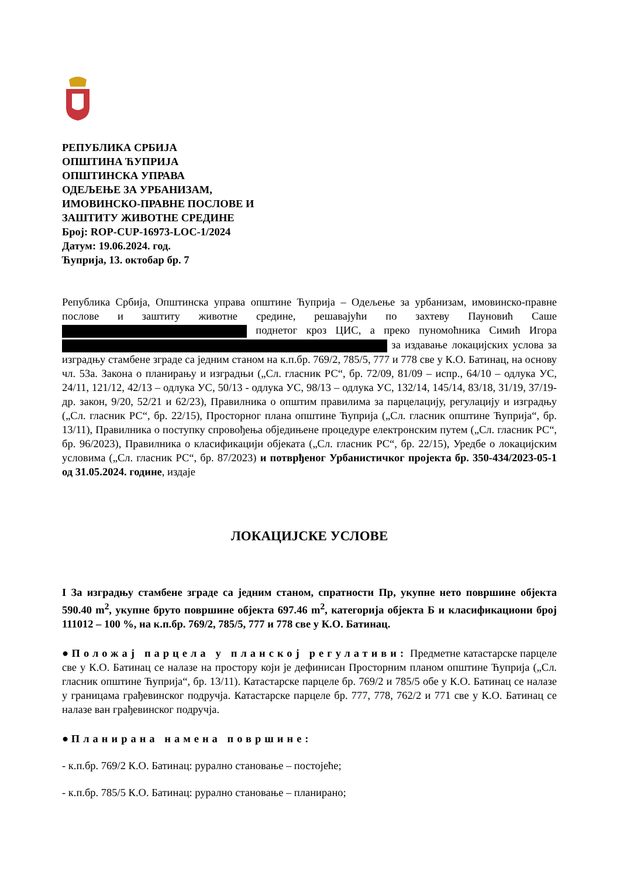РЕПУБЛИКА СРБИЈА
ОПШТИНА ЋУПРИЈА
ОПШТИНСКА УПРАВА
ОДЕЉЕЊЕ ЗА УРБАНИЗАМ,
ИМОВИНСКО-ПРАВНЕ ПОСЛОВЕ И
ЗАШТИТУ ЖИВОТНЕ СРЕДИНЕ
Број: ROP-CUP-16973-LOC-1/2024
Датум: 19.06.2024. год.
Ћуприја, 13. октобар бр. 7
Република Србија, Општинска управа општине Ћуприја – Одељење за урбанизам, имовинско-правне послове и заштиту животне средине, решавајући по захтеву Пауновић Саше поднетог кроз ЦИС, а преко пуномоћника Симић Игора за издавање локацијских услова за изградњу стамбене зграде са једним станом на к.п.бр. 769/2, 785/5, 777 и 778 све у К.О. Батинац, на основу чл. 53а. Закона о планирању и изградњи („Сл. гласник РС“, бр. 72/09, 81/09 – испр., 64/10 – одлука УС, 24/11, 121/12, 42/13 – одлука УС, 50/13 - одлука УС, 98/13 – одлука УС, 132/14, 145/14, 83/18, 31/19, 37/19-др. закон, 9/20, 52/21 и 62/23), Правилника о општим правилима за парцелацију, регулацију и изградњу („Сл. гласник РС“, бр. 22/15), Просторног плана општине Ћуприја („Сл. гласник општине Ћуприја“, бр. 13/11), Правилника о поступку спровођења обједињене процедуре електронским путем („Сл. гласник РС“, бр. 96/2023), Правилника о класификацији објеката („Сл. гласник РС“, бр. 22/15), Уредбе о локацијским условима („Сл. гласник РС“, бр. 87/2023) и потврђеног Урбанистичког пројекта бр. 350-434/2023-05-1 од 31.05.2024. године, издаје
ЛОКАЦИЈСКЕ УСЛОВЕ
I За изградњу стамбене зграде са једним станом, спратности Пр, укупне нето површине објекта 590.40 m<sup>2</sup>, укупне бруто површине објекта 697.46 m<sup>2</sup>, категорија објекта Б и класификациони број 111012 – 100 %, на к.п.бр. 769/2, 785/5, 777 и 778 све у К.О. Батинац.
● Положај парцела у планској регулативи: Предметне катастарске парцеле све у К.О. Батинац се налазе на простору који је дефинисан Просторним планом општине Ћуприја („Сл. гласник општине Ћуприја“, бр. 13/11). Катастарске парцеле бр. 769/2 и 785/5 обе у К.О. Батинац се налазе у границама грађевинског подручја. Катастарске парцеле бр. 777, 778, 762/2 и 771 све у К.О. Батинац се налазе ван грађевинског подручја.
● Планирана намена површине:
- к.п.бр. 769/2 К.О. Батинац: рурално становање – постојеће;
- к.п.бр. 785/5 К.О. Батинац: рурално становање – планирано;